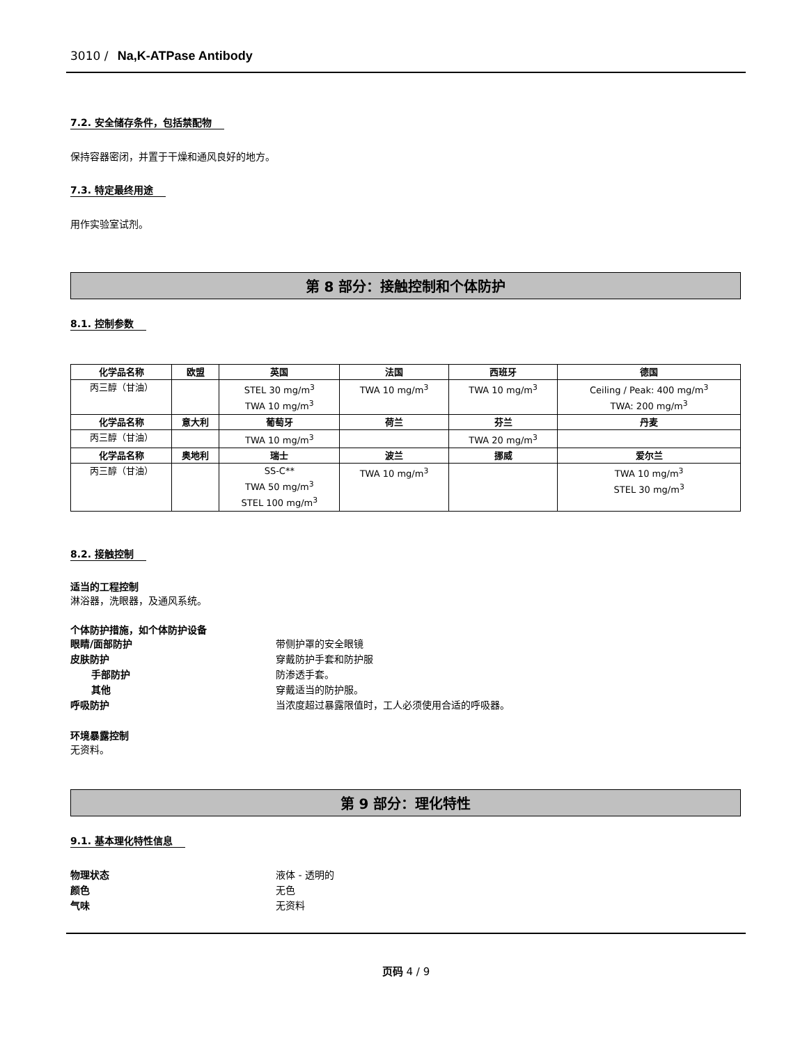3010 / Na,K-ATPase Antibody
7.2. 安全储存条件，包括禁配物
保持容器密闭，并置于干燥和通风良好的地方。
7.3. 特定最终用途
用作实验室试剂。
第 8 部分：接触控制和个体防护
8.1. 控制参数
| 化学品名称 | 欧盟 | 英国 | 法国 | 西班牙 | 德国 |
| --- | --- | --- | --- | --- | --- |
| 丙三醇（甘油） | | STEL 30 mg/m<sup>3</sup> TWA 10 mg/m<sup>3</sup> | TWA 10 mg/m<sup>3</sup> | TWA 10 mg/m<sup>3</sup> | Ceiling / Peak: 400 mg/m<sup>3</sup> TWA: 200 mg/m<sup>3</sup> |
| 化学品名称 | 意大利 | 葡萄牙 | 荷兰 | 芬兰 | 丹麦 |
| 丙三醇（甘油） | | TWA 10 mg/m<sup>3</sup> | | TWA 20 mg/m<sup>3</sup> | |
| 化学品名称 | 奥地利 | 瑞士 | 波兰 | 挪威 | 爱尔兰 |
| 丙三醇（甘油） | | SS-C** TWA 50 mg/m<sup>3</sup> STEL 100 mg/m<sup>3</sup> | TWA 10 mg/m<sup>3</sup> | | TWA 10 mg/m<sup>3</sup> STEL 30 mg/m<sup>3</sup> |
8.2. 接触控制
适当的工程控制
淋浴器，洗眼器，及通风系统。
个体防护措施，如个体防护设备
眼睛/面部防护 带侧护罩的安全眼镜
皮肤防护 穿戴防护手套和防护服
手部防护 防渗透手套。
其他 穿戴适当的防护服。
呼吸防护 当浓度超过暴露限值时，工人必须使用合适的呼吸器。
环境暴露控制
无资料。
第 9 部分：理化特性
9.1. 基本理化特性信息
物理状态 液体 - 透明的
颜色 无色
气味 无资料
页码 4 / 9